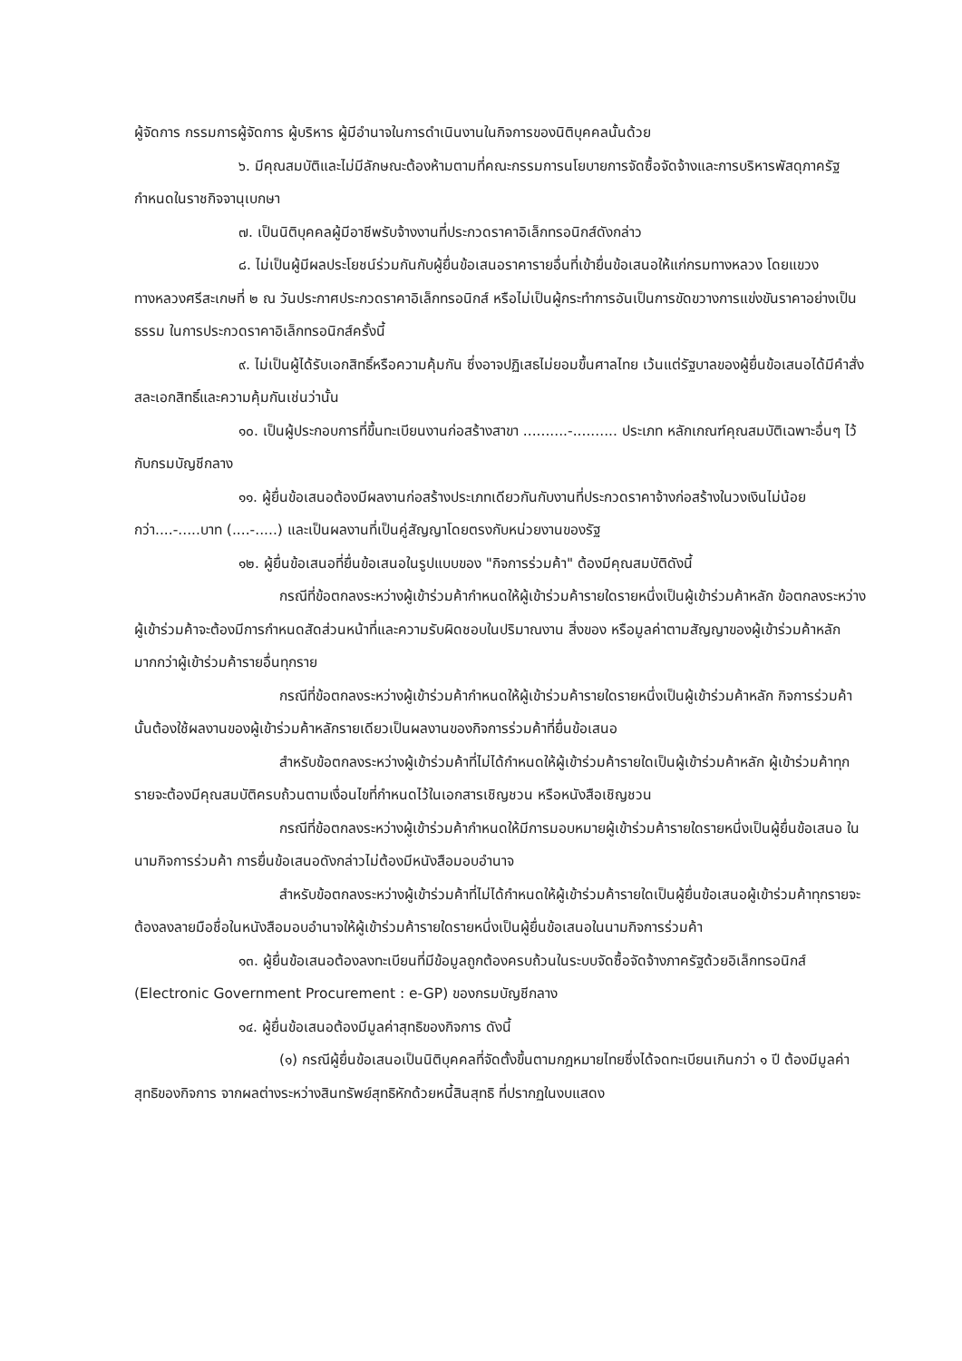ผู้จัดการ กรรมการผู้จัดการ ผู้บริหาร ผู้มีอำนาจในการดำเนินงานในกิจการของนิติบุคคลนั้นด้วย
๖. มีคุณสมบัติและไม่มีลักษณะต้องห้ามตามที่คณะกรรมการนโยบายการจัดซื้อจัดจ้างและการบริหารพัสดุภาครัฐกำหนดในราชกิจจานุเบกษา
๗. เป็นนิติบุคคลผู้มีอาชีพรับจ้างงานที่ประกวดราคาอิเล็กทรอนิกส์ดังกล่าว
๘. ไม่เป็นผู้มีผลประโยชน์ร่วมกันกับผู้ยื่นข้อเสนอราคารายอื่นที่เข้ายื่นข้อเสนอให้แก่กรมทางหลวง โดยแขวงทางหลวงศรีสะเกษที่ ๒ ณ วันประกาศประกวดราคาอิเล็กทรอนิกส์ หรือไม่เป็นผู้กระทำการอันเป็นการขัดขวางการแข่งขันราคาอย่างเป็นธรรม ในการประกวดราคาอิเล็กทรอนิกส์ครั้งนี้
๙. ไม่เป็นผู้ได้รับเอกสิทธิ์หรือความคุ้มกัน ซึ่งอาจปฏิเสธไม่ยอมขึ้นศาลไทย เว้นแต่รัฐบาลของผู้ยื่นข้อเสนอได้มีคำสั่งสละเอกสิทธิ์และความคุ้มกันเช่นว่านั้น
๑๐. เป็นผู้ประกอบการที่ขึ้นทะเบียนงานก่อสร้างสาขา ..........-.......... ประเภท หลักเกณฑ์คุณสมบัติเฉพาะอื่นๆ ไว้กับกรมบัญชีกลาง
๑๑. ผู้ยื่นข้อเสนอต้องมีผลงานก่อสร้างประเภทเดียวกันกับงานที่ประกวดราคาจ้างก่อสร้างในวงเงินไม่น้อยกว่า....-.....บาท (....-.....) และเป็นผลงานที่เป็นคู่สัญญาโดยตรงกับหน่วยงานของรัฐ
๑๒. ผู้ยื่นข้อเสนอที่ยื่นข้อเสนอในรูปแบบของ "กิจการร่วมค้า" ต้องมีคุณสมบัติดังนี้
กรณีที่ข้อตกลงระหว่างผู้เข้าร่วมค้ากำหนดให้ผู้เข้าร่วมค้ารายใดรายหนึ่งเป็นผู้เข้าร่วมค้าหลัก ข้อตกลงระหว่างผู้เข้าร่วมค้าจะต้องมีการกำหนดสัดส่วนหน้าที่และความรับผิดชอบในปริมาณงาน สิ่งของ หรือมูลค่าตามสัญญาของผู้เข้าร่วมค้าหลักมากกว่าผู้เข้าร่วมค้ารายอื่นทุกราย
กรณีที่ข้อตกลงระหว่างผู้เข้าร่วมค้ากำหนดให้ผู้เข้าร่วมค้ารายใดรายหนึ่งเป็นผู้เข้าร่วมค้าหลัก กิจการร่วมค้านั้นต้องใช้ผลงานของผู้เข้าร่วมค้าหลักรายเดียวเป็นผลงานของกิจการร่วมค้าที่ยื่นข้อเสนอ
สำหรับข้อตกลงระหว่างผู้เข้าร่วมค้าที่ไม่ได้กำหนดให้ผู้เข้าร่วมค้ารายใดเป็นผู้เข้าร่วมค้าหลัก ผู้เข้าร่วมค้าทุกรายจะต้องมีคุณสมบัติครบถ้วนตามเงื่อนไขที่กำหนดไว้ในเอกสารเชิญชวน หรือหนังสือเชิญชวน
กรณีที่ข้อตกลงระหว่างผู้เข้าร่วมค้ากำหนดให้มีการมอบหมายผู้เข้าร่วมค้ารายใดรายหนึ่งเป็นผู้ยื่นข้อเสนอ ในนามกิจการร่วมค้า การยื่นข้อเสนอดังกล่าวไม่ต้องมีหนังสือมอบอำนาจ
สำหรับข้อตกลงระหว่างผู้เข้าร่วมค้าที่ไม่ได้กำหนดให้ผู้เข้าร่วมค้ารายใดเป็นผู้ยื่นข้อเสนอผู้เข้าร่วมค้าทุกรายจะต้องลงลายมือชื่อในหนังสือมอบอำนาจให้ผู้เข้าร่วมค้ารายใดรายหนึ่งเป็นผู้ยื่นข้อเสนอในนามกิจการร่วมค้า
๑๓. ผู้ยื่นข้อเสนอต้องลงทะเบียนที่มีข้อมูลถูกต้องครบถ้วนในระบบจัดซื้อจัดจ้างภาครัฐด้วยอิเล็กทรอนิกส์ (Electronic Government Procurement : e-GP) ของกรมบัญชีกลาง
๑๔. ผู้ยื่นข้อเสนอต้องมีมูลค่าสุทธิของกิจการ ดังนี้
(๑) กรณีผู้ยื่นข้อเสนอเป็นนิติบุคคลที่จัดตั้งขึ้นตามกฎหมายไทยซึ่งได้จดทะเบียนเกินกว่า ๑ ปี ต้องมีมูลค่าสุทธิของกิจการ จากผลต่างระหว่างสินทรัพย์สุทธิหักด้วยหนี้สินสุทธิ ที่ปรากฏในงบแสดง